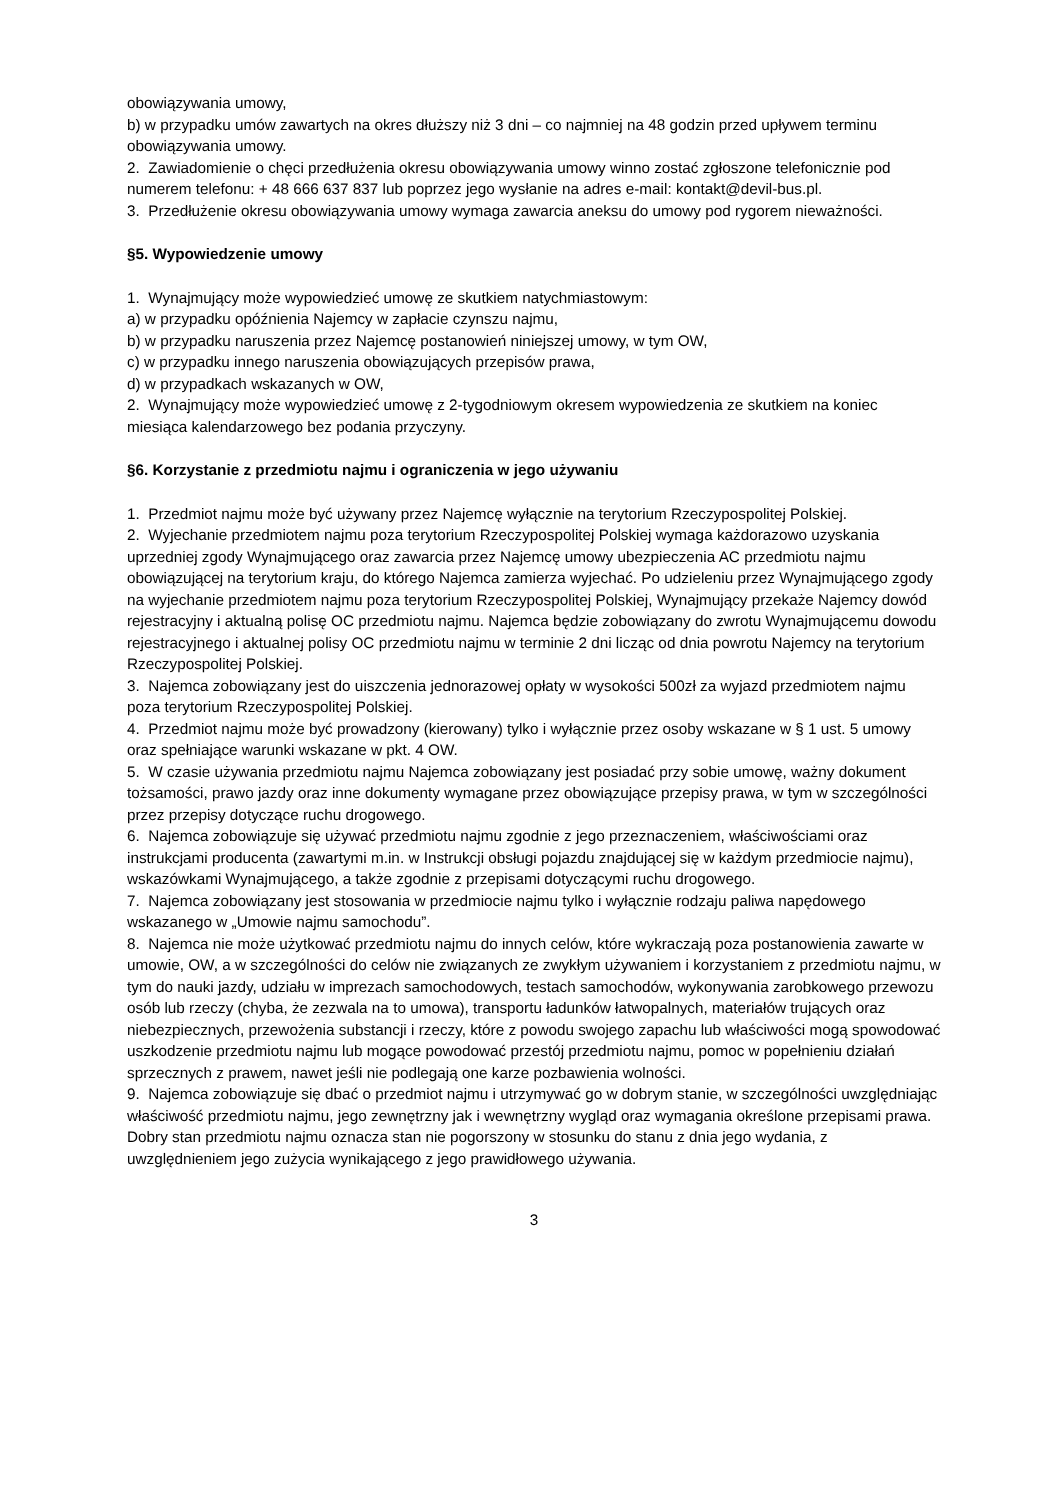obowiązywania umowy,
b) w przypadku umów zawartych na okres dłuższy niż 3 dni – co najmniej na 48 godzin przed upływem terminu obowiązywania umowy.
2. Zawiadomienie o chęci przedłużenia okresu obowiązywania umowy winno zostać zgłoszone telefonicznie pod numerem telefonu: + 48 666 637 837 lub poprzez jego wysłanie na adres e-mail: kontakt@devil-bus.pl.
3. Przedłużenie okresu obowiązywania umowy wymaga zawarcia aneksu do umowy pod rygorem nieważności.
§5. Wypowiedzenie umowy
1. Wynajmujący może wypowiedzieć umowę ze skutkiem natychmiastowym:
a) w przypadku opóźnienia Najemcy w zapłacie czynszu najmu,
b) w przypadku naruszenia przez Najemcę postanowień niniejszej umowy, w tym OW,
c) w przypadku innego naruszenia obowiązujących przepisów prawa,
d) w przypadkach wskazanych w OW,
2. Wynajmujący może wypowiedzieć umowę z 2-tygodniowym okresem wypowiedzenia ze skutkiem na koniec miesiąca kalendarzowego bez podania przyczyny.
§6. Korzystanie z przedmiotu najmu i ograniczenia w jego używaniu
1. Przedmiot najmu może być używany przez Najemcę wyłącznie na terytorium Rzeczypospolitej Polskiej.
2. Wyjechanie przedmiotem najmu poza terytorium Rzeczypospolitej Polskiej wymaga każdorazowo uzyskania uprzedniej zgody Wynajmującego oraz zawarcia przez Najemcę umowy ubezpieczenia AC przedmiotu najmu obowiązującej na terytorium kraju, do którego Najemca zamierza wyjechać. Po udzieleniu przez Wynajmującego zgody na wyjechanie przedmiotem najmu poza terytorium Rzeczypospolitej Polskiej, Wynajmujący przekaże Najemcy dowód rejestracyjny i aktualną polisę OC przedmiotu najmu. Najemca będzie zobowiązany do zwrotu Wynajmującemu dowodu rejestracyjnego i aktualnej polisy OC przedmiotu najmu w terminie 2 dni licząc od dnia powrotu Najemcy na terytorium Rzeczypospolitej Polskiej.
3. Najemca zobowiązany jest do uiszczenia jednorazowej opłaty w wysokości 500zł za wyjazd przedmiotem najmu poza terytorium Rzeczypospolitej Polskiej.
4. Przedmiot najmu może być prowadzony (kierowany) tylko i wyłącznie przez osoby wskazane w § 1 ust. 5 umowy oraz spełniające warunki wskazane w pkt. 4 OW.
5. W czasie używania przedmiotu najmu Najemca zobowiązany jest posiadać przy sobie umowę, ważny dokument tożsamości, prawo jazdy oraz inne dokumenty wymagane przez obowiązujące przepisy prawa, w tym w szczególności przez przepisy dotyczące ruchu drogowego.
6. Najemca zobowiązuje się używać przedmiotu najmu zgodnie z jego przeznaczeniem, właściwościami oraz instrukcjami producenta (zawartymi m.in. w Instrukcji obsługi pojazdu znajdującej się w każdym przedmiocie najmu), wskazówkami Wynajmującego, a także zgodnie z przepisami dotyczącymi ruchu drogowego.
7. Najemca zobowiązany jest stosowania w przedmiocie najmu tylko i wyłącznie rodzaju paliwa napędowego wskazanego w „Umowie najmu samochodu”.
8. Najemca nie może użytkować przedmiotu najmu do innych celów, które wykraczają poza postanowienia zawarte w umowie, OW, a w szczególności do celów nie związanych ze zwykłym używaniem i korzystaniem z przedmiotu najmu, w tym do nauki jazdy, udziału w imprezach samochodowych, testach samochodów, wykonywania zarobkowego przewozu osób lub rzeczy (chyba, że zezwala na to umowa), transportu ładunków łatwopalnych, materiałów trujących oraz niebezpiecznych, przewożenia substancji i rzeczy, które z powodu swojego zapachu lub właściwości mogą spowodować uszkodzenie przedmiotu najmu lub mogące powodować przestój przedmiotu najmu, pomoc w popełnieniu działań sprzecznych z prawem, nawet jeśli nie podlegają one karze pozbawienia wolności.
9. Najemca zobowiązuje się dbać o przedmiot najmu i utrzymywać go w dobrym stanie, w szczególności uwzględniając właściwość przedmiotu najmu, jego zewnętrzny jak i wewnętrzny wygląd oraz wymagania określone przepisami prawa. Dobry stan przedmiotu najmu oznacza stan nie pogorszony w stosunku do stanu z dnia jego wydania, z uwzględnieniem jego zużycia wynikającego z jego prawidłowego używania.
3